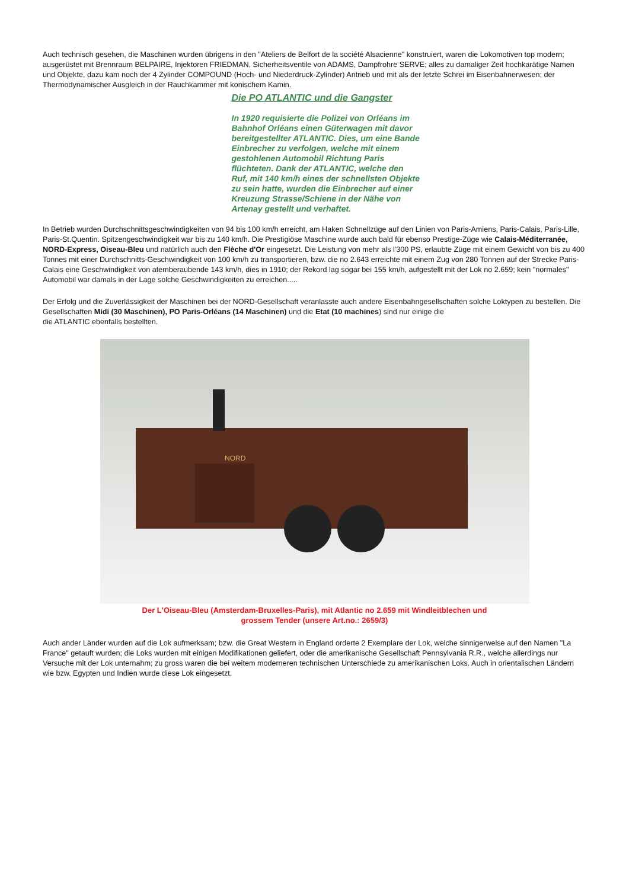Auch technisch gesehen, die Maschinen wurden übrigens in den "Ateliers de Belfort de la société Alsacienne" konstruiert, waren die Lokomotiven top modern; ausgerüstet mit Brennraum BELPAIRE, Injektoren FRIEDMAN, Sicherheitsventile von ADAMS, Dampfrohre SERVE; alles zu damaliger Zeit hochkarätige Namen und Objekte, dazu kam noch der 4 Zylinder COMPOUND (Hoch- und Niederdruck-Zylinder) Antrieb und mit als der letzte Schrei im Eisenbahnerwesen; der Thermodynamischer Ausgleich in der Rauchkammer mit konischem Kamin.
Die PO ATLANTIC und die Gangster
In 1920 requisierte die Polizei von Orléans im Bahnhof Orléans einen Güterwagen mit davor bereitgestellter ATLANTIC. Dies, um eine Bande Einbrecher zu verfolgen, welche mit einem gestohlenen Automobil Richtung Paris flüchteten. Dank der ATLANTIC, welche den Ruf, mit 140 km/h eines der schnellsten Objekte zu sein hatte, wurden die Einbrecher auf einer Kreuzung Strasse/Schiene in der Nähe von Artenay gestellt und verhaftet.
In Betrieb wurden Durchschnittsgeschwindigkeiten von 94 bis 100 km/h erreicht, am Haken Schnellzüge auf den Linien von Paris-Amiens, Paris-Calais, Paris-Lille, Paris-St.Quentin. Spitzengeschwindigkeit war bis zu 140 km/h. Die Prestigiöse Maschine wurde auch bald für ebenso Prestige-Züge wie Calais-Méditerranée, NORD-Express, Oiseau-Bleu und natürlich auch den Flèche d'Or eingesetzt. Die Leistung von mehr als l'300 PS, erlaubte Züge mit einem Gewicht von bis zu 400 Tonnes mit einer Durchschnitts-Geschwindigkeit von 100 km/h zu transportieren, bzw. die no 2.643 erreichte mit einem Zug von 280 Tonnen auf der Strecke Paris-Calais eine Geschwindigkeit von atemberaubende 143 km/h, dies in 1910; der Rekord lag sogar bei 155 km/h, aufgestellt mit der Lok no 2.659; kein "normales" Automobil war damals in der Lage solche Geschwindigkeiten zu erreichen.....
Der Erfolg und die Zuverlässigkeit der Maschinen bei der NORD-Gesellschaft veranlasste auch andere Eisenbahngesellschaften solche Loktypen zu bestellen. Die Gesellschaften Midi (30 Maschinen), PO Paris-Orléans (14 Maschinen) und die Etat (10 machines) sind nur einige die
die ATLANTIC ebenfalls bestellten.
NORD
Der L'Oiseau-Bleu (Amsterdam-Bruxelles-Paris), mit Atlantic no 2.659 mit Windleitblechen und
grossem Tender (unsere Art.no.: 2659/3)
Auch ander Länder wurden auf die Lok aufmerksam; bzw. die Great Western in England orderte 2 Exemplare der Lok, welche sinnigerweise auf den Namen "La France" getauft wurden; die Loks wurden mit einigen Modifikationen geliefert, oder die amerikanische Gesellschaft Pennsylvania R.R., welche allerdings nur Versuche mit der Lok unternahm; zu gross waren die bei weitem moderneren technischen Unterschiede zu amerikanischen Loks. Auch in orientalischen Ländern wie bzw. Egypten und Indien wurde diese Lok eingesetzt.